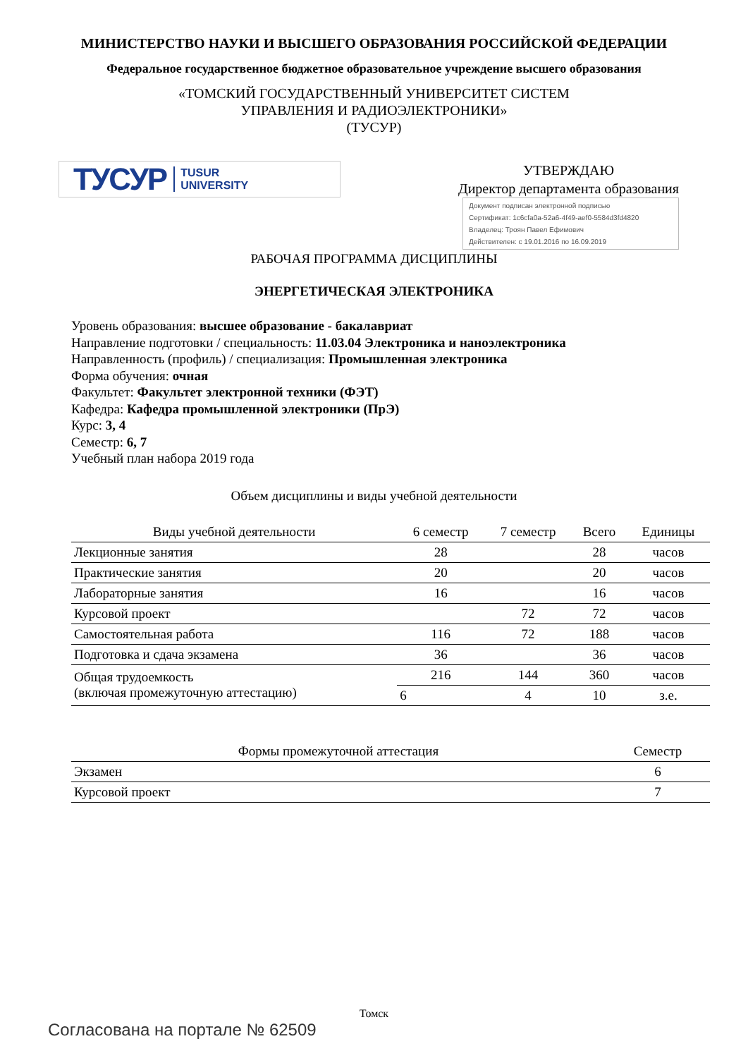МИНИСТЕРСТВО НАУКИ И ВЫСШЕГО ОБРАЗОВАНИЯ РОССИЙСКОЙ ФЕДЕРАЦИИ
Федеральное государственное бюджетное образовательное учреждение высшего образования
«ТОМСКИЙ ГОСУДАРСТВЕННЫЙ УНИВЕРСИТЕТ СИСТЕМ
УПРАВЛЕНИЯ И РАДИОЭЛЕКТРОНИКИ»
(ТУСУР)
ТУСУР TUSUR
UNIVERSITY
УТВЕРЖДАЮ
Директор департамента образования
Документ подписан электронной подписью
Сертификат: 1c6cfa0a-52a6-4f49-aef0-5584d3fd4820
Владелец: Троян Павел Ефимович
Действителен: с 19.01.2016 по 16.09.2019
РАБОЧАЯ ПРОГРАММА ДИСЦИПЛИНЫ
ЭНЕРГЕТИЧЕСКАЯ ЭЛЕКТРОНИКА
Уровень образования: высшее образование - бакалавриат
Направление подготовки / специальность: 11.03.04 Электроника и наноэлектроника
Направленность (профиль) / специализация: Промышленная электроника
Форма обучения: очная
Факультет: Факультет электронной техники (ФЭТ)
Кафедра: Кафедра промышленной электроники (ПрЭ)
Курс: 3, 4
Семестр: 6, 7
Учебный план набора 2019 года
Объем дисциплины и виды учебной деятельности
| Виды учебной деятельности | 6 семестр | 7 семестр | Всего | Единицы |
| --- | --- | --- | --- | --- |
| Лекционные занятия | 28 | | 28 | часов |
| Практические занятия | 20 | | 20 | часов |
| Лабораторные занятия | 16 | | 16 | часов |
| Курсовой проект | | 72 | 72 | часов |
| Самостоятельная работа | 116 | 72 | 188 | часов |
| Подготовка и сдача экзамена | 36 | | 36 | часов |
| Общая трудоемкость (включая промежуточную аттестацию) | 216 | 144 | 360 | часов |
| | 6 | 4 | 10 | з.е. |
| Формы промежуточной аттестация | Семестр |
| --- | --- |
| Экзамен | 6 |
| Курсовой проект | 7 |
Томск
Согласована на портале № 62509